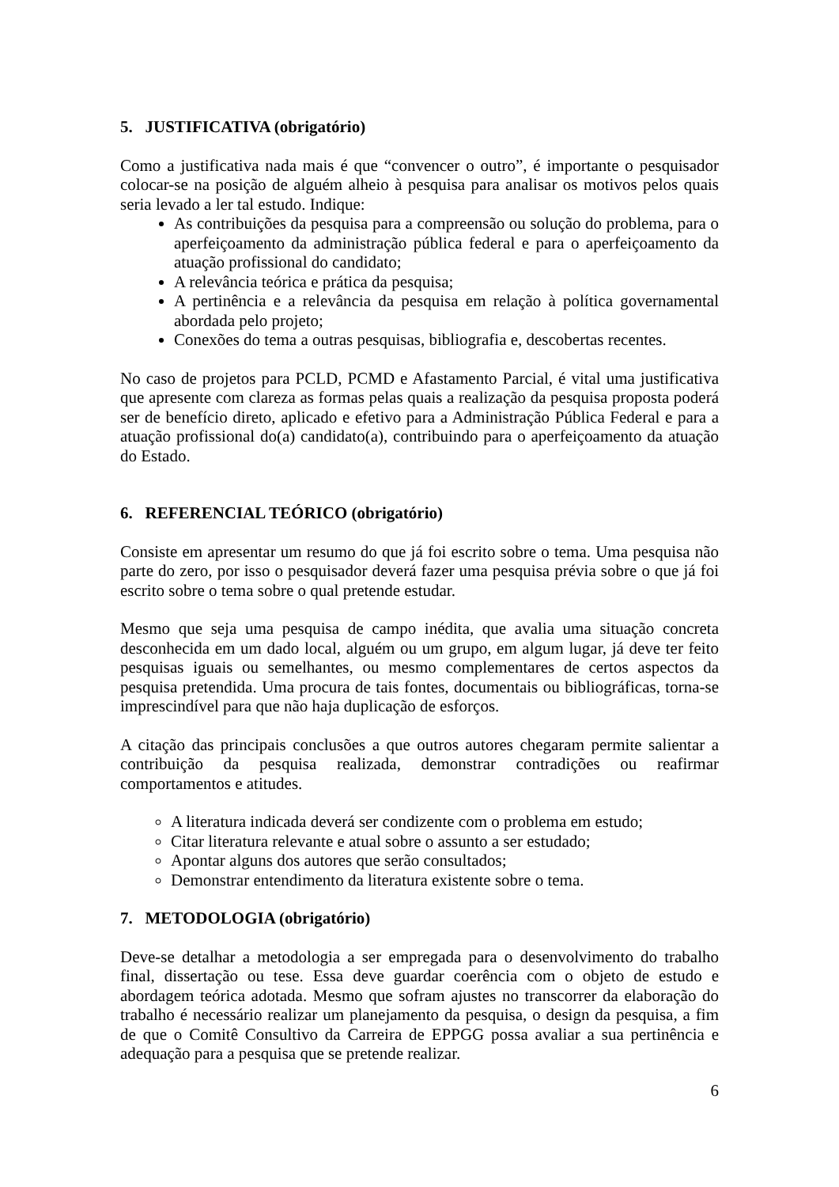5. JUSTIFICATIVA (obrigatório)
Como a justificativa nada mais é que “convencer o outro”, é importante o pesquisador colocar-se na posição de alguém alheio à pesquisa para analisar os motivos pelos quais seria levado a ler tal estudo. Indique:
As contribuições da pesquisa para a compreensão ou solução do problema, para o aperfeiçoamento da administração pública federal e para o aperfeiçoamento da atuação profissional do candidato;
A relevância teórica e prática da pesquisa;
A pertinência e a relevância da pesquisa em relação à política governamental abordada pelo projeto;
Conexões do tema a outras pesquisas, bibliografia e, descobertas recentes.
No caso de projetos para PCLD, PCMD e Afastamento Parcial, é vital uma justificativa que apresente com clareza as formas pelas quais a realização da pesquisa proposta poderá ser de benefício direto, aplicado e efetivo para a Administração Pública Federal e para a atuação profissional do(a) candidato(a), contribuindo para o aperfeiçoamento da atuação do Estado.
6. REFERENCIAL TEÓRICO (obrigatório)
Consiste em apresentar um resumo do que já foi escrito sobre o tema. Uma pesquisa não parte do zero, por isso o pesquisador deverá fazer uma pesquisa prévia sobre o que já foi escrito sobre o tema sobre o qual pretende estudar.
Mesmo que seja uma pesquisa de campo inédita, que avalia uma situação concreta desconhecida em um dado local, alguém ou um grupo, em algum lugar, já deve ter feito pesquisas iguais ou semelhantes, ou mesmo complementares de certos aspectos da pesquisa pretendida. Uma procura de tais fontes, documentais ou bibliográficas, torna-se imprescindível para que não haja duplicação de esforços.
A citação das principais conclusões a que outros autores chegaram permite salientar a contribuição da pesquisa realizada, demonstrar contradições ou reafirmar comportamentos e atitudes.
A literatura indicada deverá ser condizente com o problema em estudo;
Citar literatura relevante e atual sobre o assunto a ser estudado;
Apontar alguns dos autores que serão consultados;
Demonstrar entendimento da literatura existente sobre o tema.
7. METODOLOGIA (obrigatório)
Deve-se detalhar a metodologia a ser empregada para o desenvolvimento do trabalho final, dissertação ou tese. Essa deve guardar coerência com o objeto de estudo e abordagem teórica adotada. Mesmo que sofram ajustes no transcorrer da elaboração do trabalho é necessário realizar um planejamento da pesquisa, o design da pesquisa, a fim de que o Comitê Consultivo da Carreira de EPPGG possa avaliar a sua pertinência e adequação para a pesquisa que se pretende realizar.
6